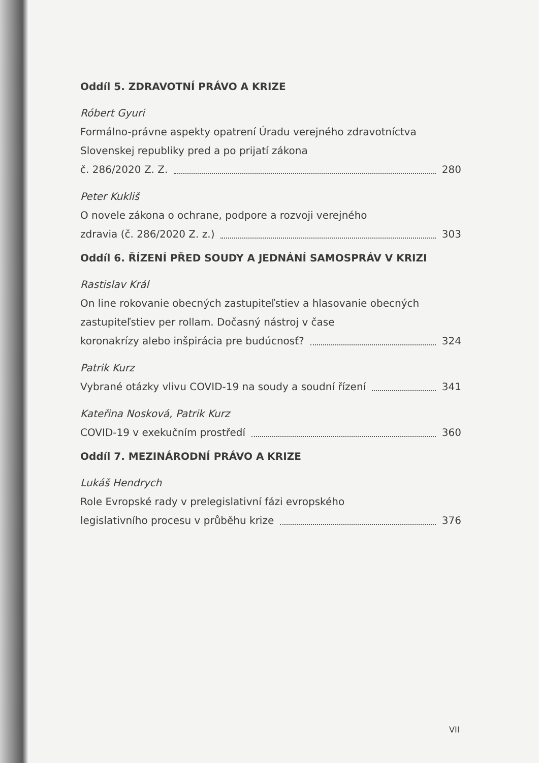Oddíl 5. ZDRAVOTNÍ PRÁVO A KRIZE
Róbert Gyuri
Formálno-právne aspekty opatrení Úradu verejného zdravotníctva Slovenskej republiky pred a po prijatí zákona
č. 286/2020 Z. Z. 280
Peter Kukliš
O novele zákona o ochrane, podpore a rozvoji verejného
zdravia (č. 286/2020 Z. z.) 303
Oddíl 6. ŘÍZENÍ PŘED SOUDY A JEDNÁNÍ SAMOSPRÁV V KRIZI
Rastislav Král
On line rokovanie obecných zastupiteľstiev a hlasovanie obecných zastupiteľstiev per rollam. Dočasný nástroj v čase
koronakrízy alebo inšpirácia pre budúcnosť? 324
Patrik Kurz
Vybrané otázky vlivu COVID-19 na soudy a soudní řízení 341
Kateřina Nosková, Patrik Kurz
COVID-19 v exekučním prostředí 360
Oddíl 7. MEZINÁRODNÍ PRÁVO A KRIZE
Lukáš Hendrych
Role Evropské rady v prelegislativní fázi evropského
legislativního procesu v průběhu krize 376
VII